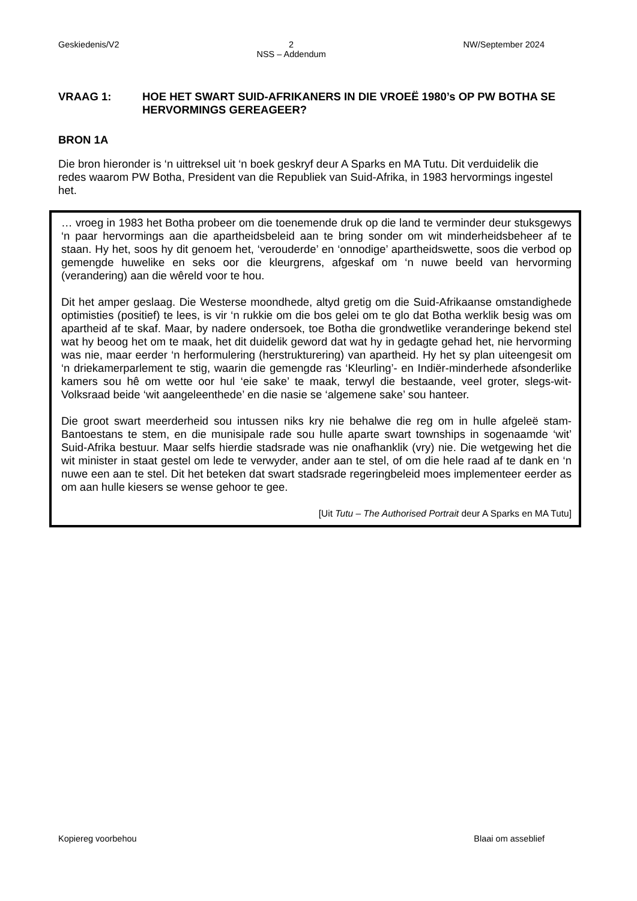Geskiedenis/V2 2
NSS – Addendum NW/September 2024
VRAAG 1: HOE HET SWART SUID-AFRIKANERS IN DIE VROEË 1980’s OP PW BOTHA SE HERVORMINGS GEREAGEER?
BRON 1A
Die bron hieronder is ‘n uittreksel uit ‘n boek geskryf deur A Sparks en MA Tutu. Dit verduidelik die redes waarom PW Botha, President van die Republiek van Suid-Afrika, in 1983 hervormings ingestel het.
… vroeg in 1983 het Botha probeer om die toenemende druk op die land te verminder deur stuksgewys ‘n paar hervormings aan die apartheidsbeleid aan te bring sonder om wit minderheidsbeheer af te staan. Hy het, soos hy dit genoem het, ‘verouderde’ en ‘onnodige’ apartheidswette, soos die verbod op gemengde huwelike en seks oor die kleurgrens, afgeskaf om ‘n nuwe beeld van hervorming (verandering) aan die wêreld voor te hou.
Dit het amper geslaag. Die Westerse moondhede, altyd gretig om die Suid-Afrikaanse omstandighede optimisties (positief) te lees, is vir ‘n rukkie om die bos gelei om te glo dat Botha werklik besig was om apartheid af te skaf. Maar, by nadere ondersoek, toe Botha die grondwetlike veranderinge bekend stel wat hy beoog het om te maak, het dit duidelik geword dat wat hy in gedagte gehad het, nie hervorming was nie, maar eerder ‘n herformulering (herstrukturering) van apartheid. Hy het sy plan uiteengesit om ‘n driekamerparlement te stig, waarin die gemengde ras ‘Kleurling’- en Indiër-minderhede afsonderlike kamers sou hê om wette oor hul ‘eie sake’ te maak, terwyl die bestaande, veel groter, slegs-wit-Volksraad beide ‘wit aangeleenthede’ en die nasie se ‘algemene sake’ sou hanteer.
Die groot swart meerderheid sou intussen niks kry nie behalwe die reg om in hulle afgeleë stam-Bantoestans te stem, en die munisipale rade sou hulle aparte swart townships in sogenaamde ‘wit’ Suid-Afrika bestuur. Maar selfs hierdie stadsrade was nie onafhanklik (vry) nie. Die wetgewing het die wit minister in staat gestel om lede te verwyder, ander aan te stel, of om die hele raad af te dank en ‘n nuwe een aan te stel. Dit het beteken dat swart stadsrade regeringbeleid moes implementeer eerder as om aan hulle kiesers se wense gehoor te gee.
[Uit Tutu – The Authorised Portrait deur A Sparks en MA Tutu]
Kopiereg voorbehou Blaai om asseblief